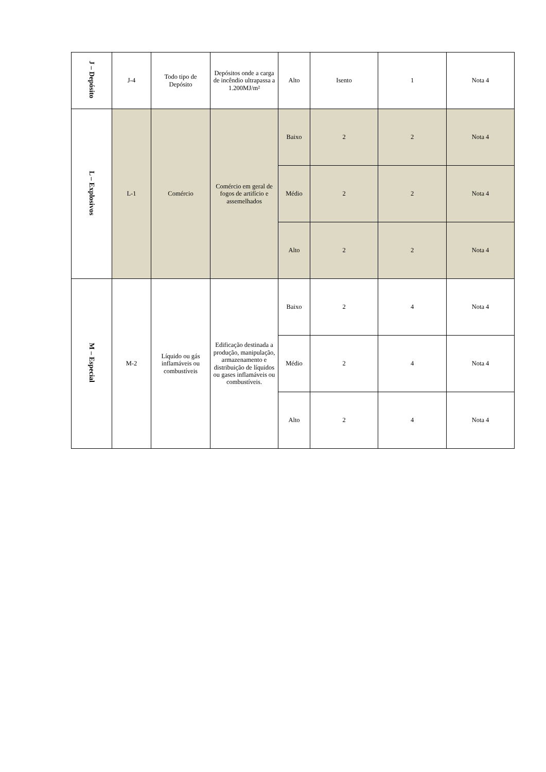| J – Depósito | J-4 | Todo tipo de Depósito | Depósitos onde a carga de incêndio ultrapassa a 1.200MJ/m² | Alto | Isento | 1 | Nota 4 |
| L – Explosivos | L-1 | Comércio | Comércio em geral de fogos de artifício e assemelhados | Baixo | 2 | 2 | Nota 4 |
| | | | | Médio | 2 | 2 | Nota 4 |
| | | | | Alto | 2 | 2 | Nota 4 |
| M – Especial | M-2 | Líquido ou gás inflamáveis ou combustíveis | Edificação destinada a produção, manipulação, armazenamento e distribuição de líquidos ou gases inflamáveis ou combustíveis. | Baixo | 2 | 4 | Nota 4 |
| | | | | Médio | 2 | 4 | Nota 4 |
| | | | | Alto | 2 | 4 | Nota 4 |